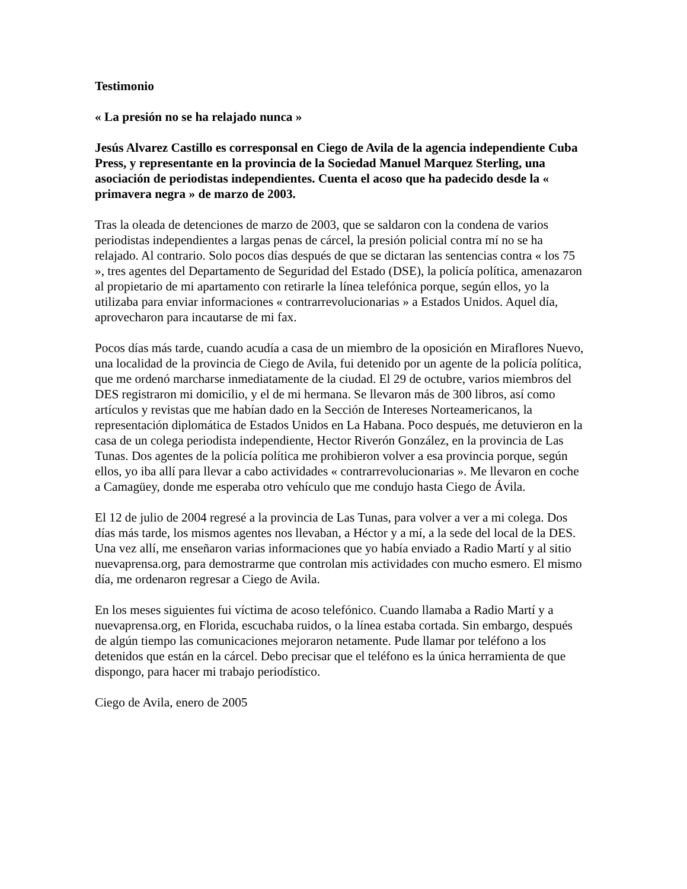Testimonio
« La presión no se ha relajado nunca »
Jesús Alvarez Castillo es corresponsal en Ciego de Avila de la agencia independiente Cuba Press, y representante en la provincia de la Sociedad Manuel Marquez Sterling, una asociación de periodistas independientes. Cuenta el acoso que ha padecido desde la « primavera negra » de marzo de 2003.
Tras la oleada de detenciones de marzo de 2003, que se saldaron con la condena de varios periodistas independientes a largas penas de cárcel, la presión policial contra mí no se ha relajado. Al contrario. Solo pocos días después de que se dictaran las sentencias contra « los 75 », tres agentes del Departamento de Seguridad del Estado (DSE), la policía política, amenazaron al propietario de mi apartamento con retirarle la línea telefónica porque, según ellos, yo la utilizaba para enviar informaciones « contrarrevolucionarias » a Estados Unidos. Aquel día, aprovecharon para incautarse de mi fax.
Pocos días más tarde, cuando acudía a casa de un miembro de la oposición en Miraflores Nuevo, una localidad de la provincia de Ciego de Avila, fui detenido por un agente de la policía política, que me ordenó marcharse inmediatamente de la ciudad. El 29 de octubre, varios miembros del DES registraron mi domicilio, y el de mi hermana. Se llevaron más de 300 libros, así como artículos y revistas que me habían dado en la Sección de Intereses Norteamericanos, la representación diplomática de Estados Unidos en La Habana. Poco después, me detuvieron en la casa de un colega periodista independiente, Hector Riverón González, en la provincia de Las Tunas. Dos agentes de la policía política me prohibieron volver a esa provincia porque, según ellos, yo iba allí para llevar a cabo actividades « contrarrevolucionarias ». Me llevaron en coche a Camagüey, donde me esperaba otro vehículo que me condujo hasta Ciego de Ávila.
El 12 de julio de 2004 regresé a la provincia de Las Tunas, para volver a ver a mi colega. Dos días más tarde, los mismos agentes nos llevaban, a Héctor y a mí, a la sede del local de la DES. Una vez allí, me enseñaron varias informaciones que yo había enviado a Radio Martí y al sitio nuevaprensa.org, para demostrarme que controlan mis actividades con mucho esmero. El mismo día, me ordenaron regresar a Ciego de Avila.
En los meses siguientes fui víctima de acoso telefónico. Cuando llamaba a Radio Martí y a nuevaprensa.org, en Florida, escuchaba ruidos, o la línea estaba cortada. Sin embargo, después de algún tiempo las comunicaciones mejoraron netamente. Pude llamar por teléfono a los detenidos que están en la cárcel. Debo precisar que el teléfono es la única herramienta de que dispongo, para hacer mi trabajo periodístico.
Ciego de Avila, enero de 2005